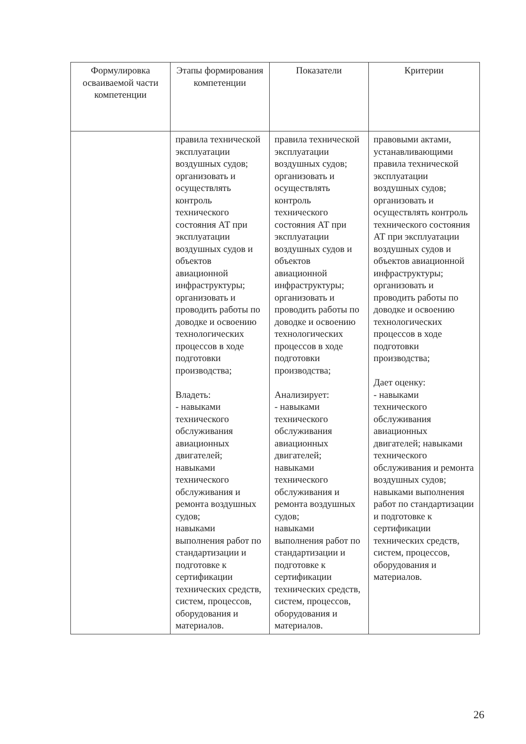| Формулировка осваиваемой части компетенции | Этапы формирования компетенции | Показатели | Критерии |
| --- | --- | --- | --- |
| | правила технической эксплуатации воздушных судов; организовать и осуществлять контроль технического состояния АТ при эксплуатации воздушных судов и объектов авиационной инфраструктуры; организовать и проводить работы по доводке и освоению технологических процессов в ходе подготовки производства; Владеть: - навыками технического обслуживания авиационных двигателей; навыками технического обслуживания и ремонта воздушных судов; навыками выполнения работ по стандартизации и подготовке к сертификации технических средств, систем, процессов, оборудования и материалов. | правила технической эксплуатации воздушных судов; организовать и осуществлять контроль технического состояния АТ при эксплуатации воздушных судов и объектов авиационной инфраструктуры; организовать и проводить работы по доводке и освоению технологических процессов в ходе подготовки производства; Анализирует: - навыками технического обслуживания авиационных двигателей; навыками технического обслуживания и ремонта воздушных судов; навыками выполнения работ по стандартизации и подготовке к сертификации технических средств, систем, процессов, оборудования и материалов. | правовыми актами, устанавливающими правила технической эксплуатации воздушных судов; организовать и осуществлять контроль технического состояния АТ при эксплуатации воздушных судов и объектов авиационной инфраструктуры; организовать и проводить работы по доводке и освоению технологических процессов в ходе подготовки производства; Дает оценку: - навыками технического обслуживания авиационных двигателей; навыками технического обслуживания и ремонта воздушных судов; навыками выполнения работ по стандартизации и подготовке к сертификации технических средств, систем, процессов, оборудования и материалов. |
26